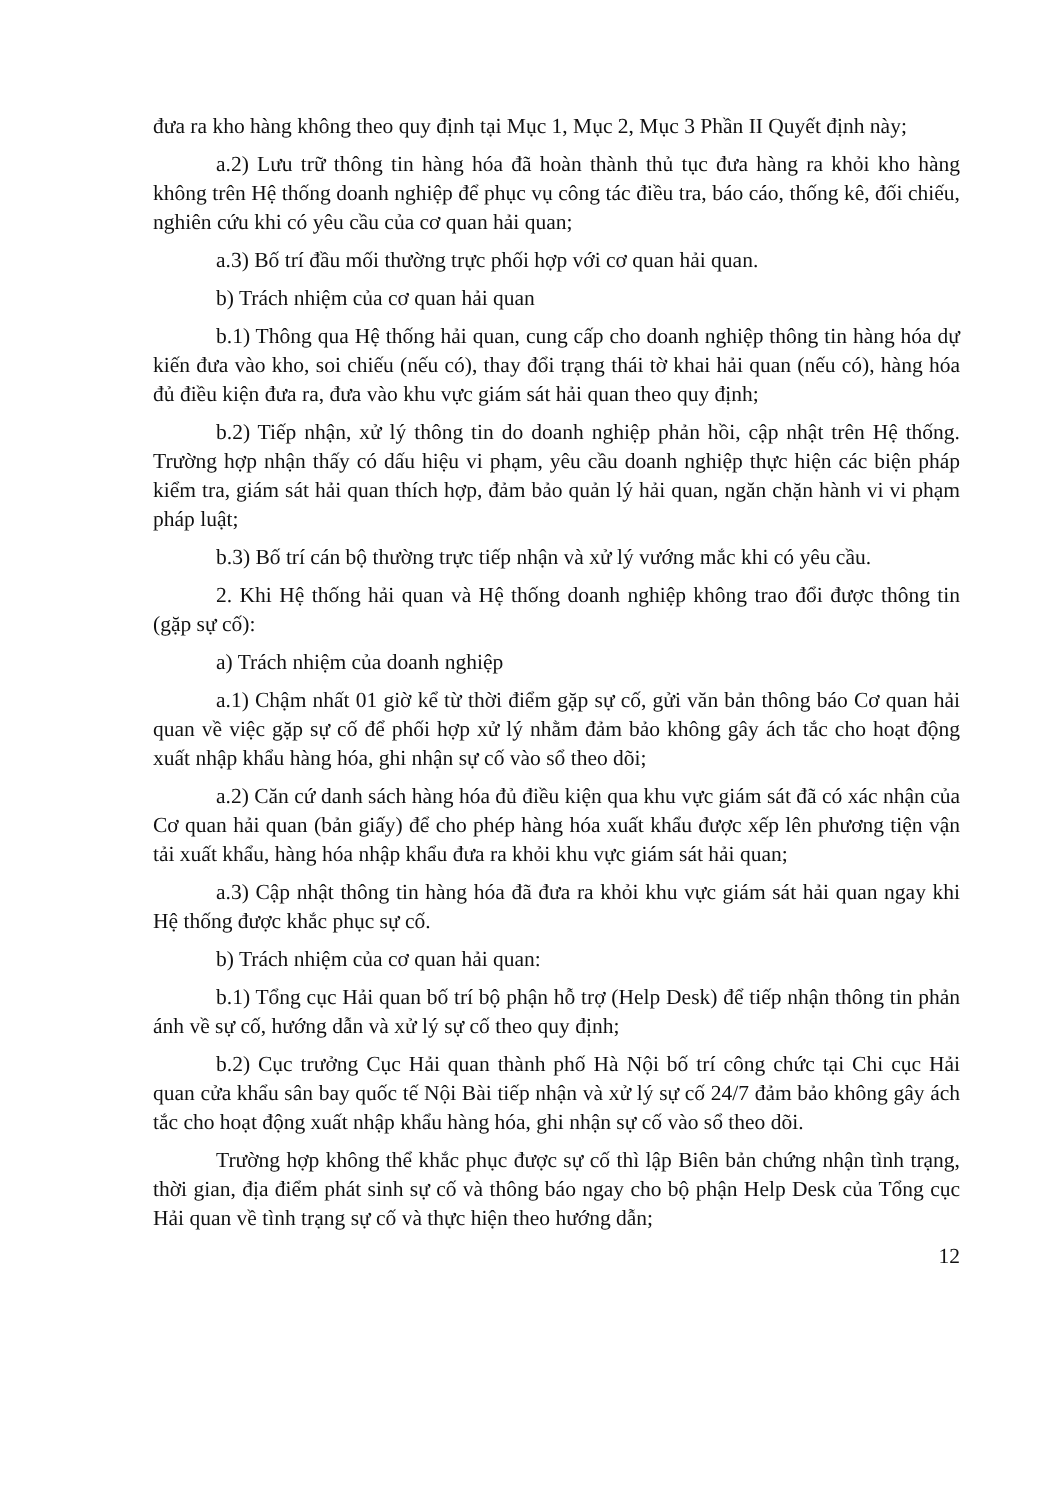đưa ra kho hàng không theo quy định tại Mục 1, Mục 2, Mục 3 Phần II Quyết định này;
a.2) Lưu trữ thông tin hàng hóa đã hoàn thành thủ tục đưa hàng ra khỏi kho hàng không trên Hệ thống doanh nghiệp để phục vụ công tác điều tra, báo cáo, thống kê, đối chiếu, nghiên cứu khi có yêu cầu của cơ quan hải quan;
a.3) Bố trí đầu mối thường trực phối hợp với cơ quan hải quan.
b) Trách nhiệm của cơ quan hải quan
b.1) Thông qua Hệ thống hải quan, cung cấp cho doanh nghiệp thông tin hàng hóa dự kiến đưa vào kho, soi chiếu (nếu có), thay đổi trạng thái tờ khai hải quan (nếu có), hàng hóa đủ điều kiện đưa ra, đưa vào khu vực giám sát hải quan theo quy định;
b.2) Tiếp nhận, xử lý thông tin do doanh nghiệp phản hồi, cập nhật trên Hệ thống. Trường hợp nhận thấy có dấu hiệu vi phạm, yêu cầu doanh nghiệp thực hiện các biện pháp kiểm tra, giám sát hải quan thích hợp, đảm bảo quản lý hải quan, ngăn chặn hành vi vi phạm pháp luật;
b.3) Bố trí cán bộ thường trực tiếp nhận và xử lý vướng mắc khi có yêu cầu.
2. Khi Hệ thống hải quan và Hệ thống doanh nghiệp không trao đổi được thông tin (gặp sự cố):
a) Trách nhiệm của doanh nghiệp
a.1) Chậm nhất 01 giờ kể từ thời điểm gặp sự cố, gửi văn bản thông báo Cơ quan hải quan về việc gặp sự cố để phối hợp xử lý nhằm đảm bảo không gây ách tắc cho hoạt động xuất nhập khẩu hàng hóa, ghi nhận sự cố vào sổ theo dõi;
a.2) Căn cứ danh sách hàng hóa đủ điều kiện qua khu vực giám sát đã có xác nhận của Cơ quan hải quan (bản giấy) để cho phép hàng hóa xuất khẩu được xếp lên phương tiện vận tải xuất khẩu, hàng hóa nhập khẩu đưa ra khỏi khu vực giám sát hải quan;
a.3) Cập nhật thông tin hàng hóa đã đưa ra khỏi khu vực giám sát hải quan ngay khi Hệ thống được khắc phục sự cố.
b) Trách nhiệm của cơ quan hải quan:
b.1) Tổng cục Hải quan bố trí bộ phận hỗ trợ (Help Desk) để tiếp nhận thông tin phản ánh về sự cố, hướng dẫn và xử lý sự cố theo quy định;
b.2) Cục trưởng Cục Hải quan thành phố Hà Nội bố trí công chức tại Chi cục Hải quan cửa khẩu sân bay quốc tế Nội Bài tiếp nhận và xử lý sự cố 24/7 đảm bảo không gây ách tắc cho hoạt động xuất nhập khẩu hàng hóa, ghi nhận sự cố vào sổ theo dõi.
Trường hợp không thể khắc phục được sự cố thì lập Biên bản chứng nhận tình trạng, thời gian, địa điểm phát sinh sự cố và thông báo ngay cho bộ phận Help Desk của Tổng cục Hải quan về tình trạng sự cố và thực hiện theo hướng dẫn;
12